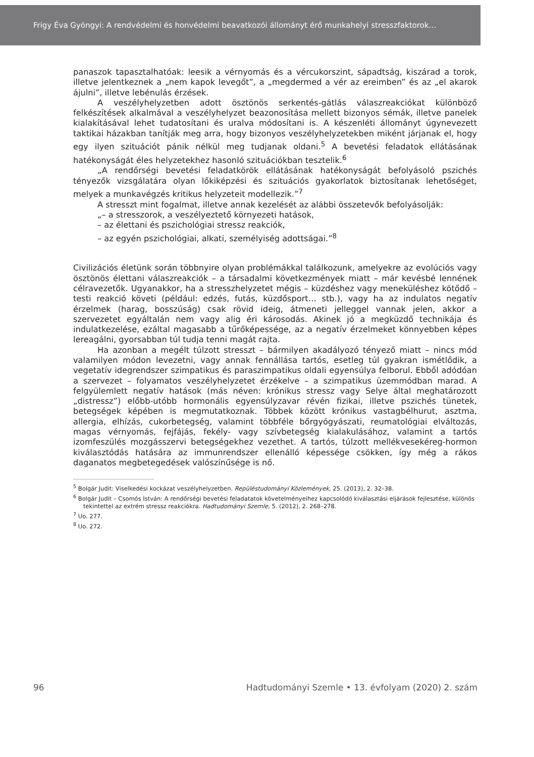Frigy Éva Gyöngyi: A rendvédelmi és honvédelmi beavatkozói állományt érő munkahelyi stresszfaktorok…
panaszok tapasztalhatóak: leesik a vérnyomás és a vércukorszint, sápadtság, kiszárad a torok, illetve jelentkeznek a „nem kapok levegőt”, a „megdermed a vér az ereimben” és az „el akarok ájulni”, illetve lebénulás érzések.
A veszélyhelyzetben adott ösztönös serkentés-gátlás válaszreakciókat különböző felkészítések alkalmával a veszélyhelyzet beazonosítása mellett bizonyos sémák, illetve panelek kialakításával lehet tudatosítani és uralva módosítani is. A készenléti állományt úgynevezett taktikai házakban tanítják meg arra, hogy bizonyos veszély­helyzetekben miként járjanak el, hogy egy ilyen szituációt pánik nélkül meg tudjanak oldani.<sup>5</sup> A bevetési feladatok ellátásának hatékonyságát éles helyzetekhez hasonló szituációkban tesztelik.<sup>6</sup>
„A rendőrségi bevetési feladatkörök ellátásának hatékonyságát befolyásoló pszi­chés tényezők vizsgálatára olyan lőkiképzési és szituációs gyakorlatok biztosítanak lehetőséget, melyek a munkavégzés kritikus helyzeteit modellezik.”<sup>7</sup>
A stresszt mint fogalmat, illetve annak kezelését az alábbi összetevők befolyásolják:
„– a stresszorok, a veszélyeztető környezeti hatások,
– az élettani és pszichológiai stressz reakciók,
– az egyén pszichológiai, alkati, személyiség adottságai.”<sup>8</sup>
Civilizációs életünk során többnyire olyan problémákkal találkozunk, amelyekre az evolúciós vagy ösztönös élettani válaszreakciók – a társadalmi következmények miatt – már kevésbé lennének célravezetők. Ugyanakkor, ha a stresszhelyzetet mégis – küzdéshez vagy meneküléshez kötődő – testi reakció követi (például: edzés, futás, küzdősport… stb.), vagy ha az indulatos negatív érzelmek (harag, bosszúság) csak rövid ideig, átmeneti jelleggel vannak jelen, akkor a szervezetet egyáltalán nem vagy alig éri károsodás. Akinek jó a megküzdő technikája és indulatkezelése, ezáltal magasabb a tűrőképessége, az a negatív érzelmeket könnyebben képes lereagálni, gyorsabban túl tudja tenni magát rajta.
Ha azonban a megélt túlzott stresszt – bármilyen akadályozó tényező miatt – nincs mód valamilyen módon levezetni, vagy annak fennállása tartós, esetleg túl gyakran ismétlődik, a vegetatív idegrendszer szimpatikus és paraszimpatikus oldali egyensúlya felborul. Ebből adódóan a szervezet – folyamatos veszélyhelyzetet érzékelve – a szim­patikus üzemmódban marad. A felgyülemlett negatív hatások (más néven: krónikus stressz vagy Selye által meghatározott „distressz”) előbb-utóbb hormonális egyensúly­zavar révén fizikai, illetve pszichés tünetek, betegségek képében is megmutatkoznak. Többek között krónikus vastagbélhurut, asztma, allergia, elhízás, cukorbetegség, vala­mint többféle bőrgyógyászati, reumatológiai elváltozás, magas vérnyomás, fejfájás, fekély- vagy szívbetegség kialakulásához, valamint a tartós izomfeszülés mozgásszervi betegségekhez vezethet. A tartós, túlzott mellékvesekéreg-hormon kiválasztódás hatására az immunrendszer ellenálló képessége csökken, így még a rákos daganatos megbetegedések valószínűsége is nő.
<sup>5</sup> Bolgár Judit: Viselkedési kockázat veszélyhelyzetben. Repüléstudományi Közlemények, 25. (2013), 2. 32–38.
<sup>6</sup> Bolgár Judit – Csomós István: A rendőrségi bevetési feladatatok követelményeihez kapcsolódó kiválasztási eljárások fejlesztése, különös tekintettel az extrém stressz reakciókra. Hadtudományi Szemle, 5. (2012), 2. 268–278.
<sup>7</sup> Uo. 277.
<sup>8</sup> Uo. 272.
96 Hadtudományi Szemle • 13. évfolyam (2020) 2. szám